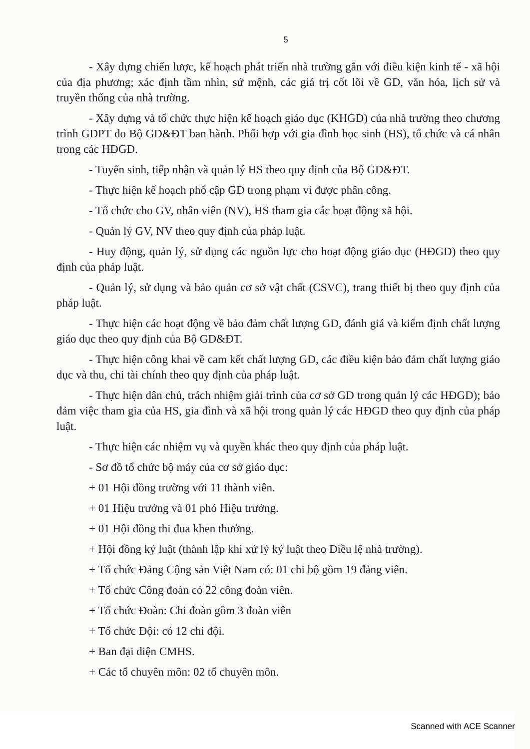5
- Xây dựng chiến lược, kế hoạch phát triển nhà trường gắn với điều kiện kinh tế - xã hội của địa phương; xác định tầm nhìn, sứ mệnh, các giá trị cốt lõi về GD, văn hóa, lịch sử và truyền thống của nhà trường.
- Xây dựng và tổ chức thực hiện kế hoạch giáo dục (KHGD) của nhà trường theo chương trình GDPT do Bộ GD&ĐT ban hành. Phối hợp với gia đình học sinh (HS), tổ chức và cá nhân trong các HĐGD.
- Tuyển sinh, tiếp nhận và quản lý HS theo quy định của Bộ GD&ĐT.
- Thực hiện kế hoạch phổ cập GD trong phạm vi được phân công.
- Tổ chức cho GV, nhân viên (NV), HS tham gia các hoạt động xã hội.
- Quản lý GV, NV theo quy định của pháp luật.
- Huy động, quản lý, sử dụng các nguồn lực cho hoạt động giáo dục (HĐGD) theo quy định của pháp luật.
- Quản lý, sử dụng và bảo quản cơ sở vật chất (CSVC), trang thiết bị theo quy định của pháp luật.
- Thực hiện các hoạt động về bảo đảm chất lượng GD, đánh giá và kiểm định chất lượng giáo dục theo quy định của Bộ GD&ĐT.
- Thực hiện công khai về cam kết chất lượng GD, các điều kiện bảo đảm chất lượng giáo dục và thu, chi tài chính theo quy định của pháp luật.
- Thực hiện dân chủ, trách nhiệm giải trình của cơ sở GD trong quản lý các HĐGD); bảo đảm việc tham gia của HS, gia đình và xã hội trong quản lý các HĐGD theo quy định của pháp luật.
- Thực hiện các nhiệm vụ và quyền khác theo quy định của pháp luật.
- Sơ đồ tổ chức bộ máy của cơ sở giáo dục:
+ 01 Hội đồng trường với 11 thành viên.
+ 01 Hiệu trưởng và 01 phó Hiệu trưởng.
+ 01 Hội đồng thi đua khen thưởng.
+ Hội đồng kỷ luật (thành lập khi xử lý kỷ luật theo Điều lệ nhà trường).
+ Tổ chức Đảng Cộng sản Việt Nam có: 01 chi bộ gồm 19 đảng viên.
+ Tổ chức Công đoàn có 22 công đoàn viên.
+ Tổ chức Đoàn: Chi đoàn gồm 3 đoàn viên
+ Tổ chức Đội: có 12 chi đội.
+ Ban đại diện CMHS.
+ Các tổ chuyên môn: 02 tổ chuyên môn.
Scanned with ACE Scanner